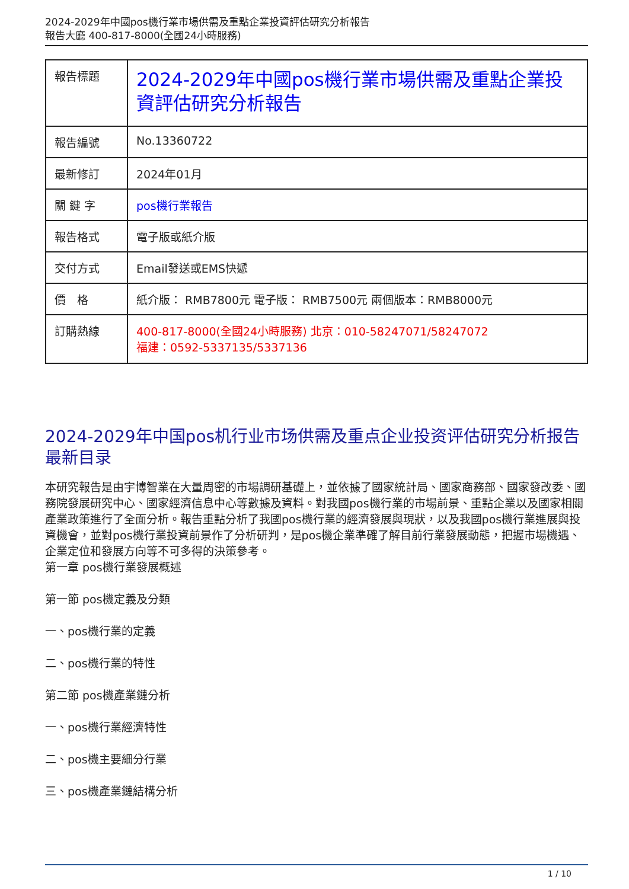2024-2029年中國pos機行業市場供需及重點企業投資評估研究分析報告
報告大廳 400-817-8000(全國24小時服務)
| 報告標題 | 2024-2029年中國pos機行業市場供需及重點企業投資評估研究分析報告 |
| 報告編號 | No.13360722 |
| 最新修訂 | 2024年01月 |
| 關 鍵 字 | pos機行業報告 |
| 報告格式 | 電子版或紙介版 |
| 交付方式 | Email發送或EMS快遞 |
| 價 格 | 紙介版： RMB7800元 電子版： RMB7500元 兩個版本：RMB8000元 |
| 訂購熱線 | 400-817-8000(全國24小時服務) 北京：010-58247071/58247072 福建：0592-5337135/5337136 |
2024-2029年中国pos机行业市场供需及重点企业投资评估研究分析报告最新目录
本研究報告是由宇博智業在大量周密的市場調研基礎上，並依據了國家統計局、國家商務部、國家發改委、國務院發展研究中心、國家經濟信息中心等數據及資料。對我國pos機行業的市場前景、重點企業以及國家相關產業政策進行了全面分析。報告重點分析了我國pos機行業的經濟發展與現狀，以及我國pos機行業進展與投資機會，並對pos機行業投資前景作了分析研判，是pos機企業準確了解目前行業發展動態，把握市場機遇、企業定位和發展方向等不可多得的決策參考。
第一章 pos機行業發展概述
第一節 pos機定義及分類
一、pos機行業的定義
二、pos機行業的特性
第二節 pos機產業鏈分析
一、pos機行業經濟特性
二、pos機主要細分行業
三、pos機產業鏈結構分析
1 / 10